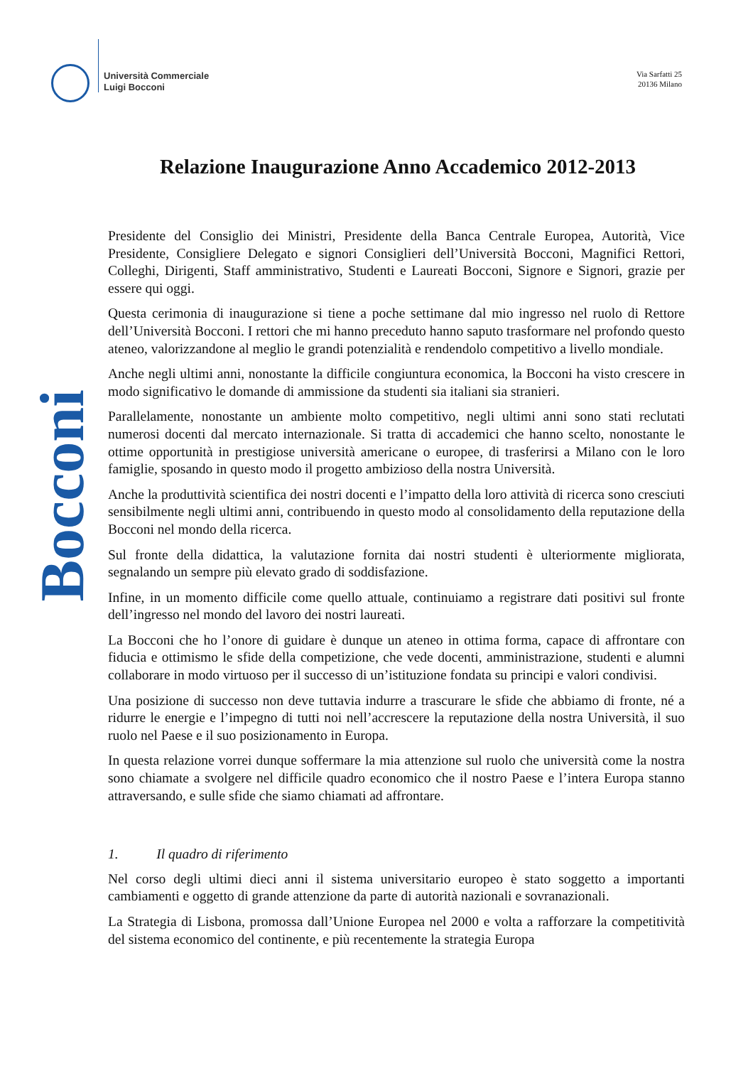Università Commerciale
Luigi Bocconi
Via Sarfatti 25
20136 Milano
Bocconi
Relazione Inaugurazione Anno Accademico 2012-2013
Presidente del Consiglio dei Ministri, Presidente della Banca Centrale Europea, Autorità, Vice Presidente, Consigliere Delegato e signori Consiglieri dell’Università Bocconi, Magnifici Rettori, Colleghi, Dirigenti, Staff amministrativo, Studenti e Laureati Bocconi, Signore e Signori, grazie per essere qui oggi.
Questa cerimonia di inaugurazione si tiene a poche settimane dal mio ingresso nel ruolo di Rettore dell’Università Bocconi. I rettori che mi hanno preceduto hanno saputo trasformare nel profondo questo ateneo, valorizzandone al meglio le grandi potenzialità e rendendolo competitivo a livello mondiale.
Anche negli ultimi anni, nonostante la difficile congiuntura economica, la Bocconi ha visto crescere in modo significativo le domande di ammissione da studenti sia italiani sia stranieri.
Parallelamente, nonostante un ambiente molto competitivo, negli ultimi anni sono stati reclutati numerosi docenti dal mercato internazionale. Si tratta di accademici che hanno scelto, nonostante le ottime opportunità in prestigiose università americane o europee, di trasferirsi a Milano con le loro famiglie, sposando in questo modo il progetto ambizioso della nostra Università.
Anche la produttività scientifica dei nostri docenti e l’impatto della loro attività di ricerca sono cresciuti sensibilmente negli ultimi anni, contribuendo in questo modo al consolidamento della reputazione della Bocconi nel mondo della ricerca.
Sul fronte della didattica, la valutazione fornita dai nostri studenti è ulteriormente migliorata, segnalando un sempre più elevato grado di soddisfazione.
Infine, in un momento difficile come quello attuale, continuiamo a registrare dati positivi sul fronte dell’ingresso nel mondo del lavoro dei nostri laureati.
La Bocconi che ho l’onore di guidare è dunque un ateneo in ottima forma, capace di affrontare con fiducia e ottimismo le sfide della competizione, che vede docenti, amministrazione, studenti e alumni collaborare in modo virtuoso per il successo di un’istituzione fondata su principi e valori condivisi.
Una posizione di successo non deve tuttavia indurre a trascurare le sfide che abbiamo di fronte, né a ridurre le energie e l’impegno di tutti noi nell’accrescere la reputazione della nostra Università, il suo ruolo nel Paese e il suo posizionamento in Europa.
In questa relazione vorrei dunque soffermare la mia attenzione sul ruolo che università come la nostra sono chiamate a svolgere nel difficile quadro economico che il nostro Paese e l’intera Europa stanno attraversando, e sulle sfide che siamo chiamati ad affrontare.
1. Il quadro di riferimento
Nel corso degli ultimi dieci anni il sistema universitario europeo è stato soggetto a importanti cambiamenti e oggetto di grande attenzione da parte di autorità nazionali e sovranazionali.
La Strategia di Lisbona, promossa dall’Unione Europea nel 2000 e volta a rafforzare la competitività del sistema economico del continente, e più recentemente la strategia Europa